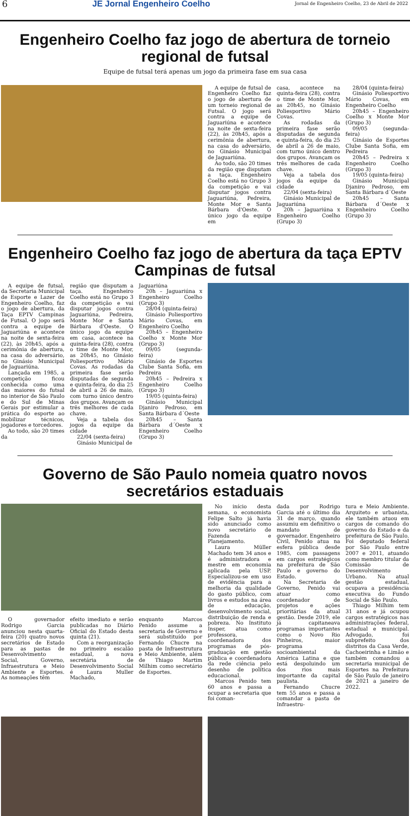6 JE Jornal Engenheiro Coelho Jornal de Engenheiro Coelho, 23 de Abril de 2022
Engenheiro Coelho faz jogo de abertura de torneio regional de futsal
Equipe de futsal terá apenas um jogo da primeira fase em sua casa
A equipe de futsal de Engenheiro Coelho faz o jogo de abertura de um torneio regional de Futsal. O jogo será contra a equipe de Jaguariúna e acontece na noite de sexta-feira (22), às 20h45, após a cerimônia de abertura, na casa do adversário, no Ginásio Municipal de Jaguariúna.
Ao todo, são 20 times da região que disputam a taça. Engenheiro Coelho está no Grupo 3 da competição e vai disputar jogos contra Jaguariúna, Pedreira, Monte Mor e Santa Bárbara d'Oeste. O único jogo da equipe em
casa, acontece na quinta-feira (28), contra o time de Monte Mor, as 20h45, no Ginásio Poliesportivo Mário Covas.
As rodadas da primeira fase serão disputadas de segunda e quinta-feira, do dia 25 de abril a 26 de maio, com turno único dentro dos grupos. Avançam os três melhores de cada chave.
Veja a tabela dos jogos da equipe da cidade
22/04 (sexta-feira)
Ginásio Municipal de Jaguariúna
20h – Jaguariúna x Engenheiro Coelho (Grupo 3)
28/04 (quinta-feira)
Ginásio Poliesportivo Mário Covas, em Engenheiro Coelho
20h45 – Engenheiro Coelho x Monte Mor (Grupo 3)
09/05 (segunda-feira)
Ginásio de Esportes Clube Santa Sofia, em Pedreira
20h45 – Pedreira x Engenheiro Coelho (Grupo 3)
19/05 (quinta-feira)
Ginásio Municipal Djaniro Pedroso, em Santa Bárbara d´Oeste
20h45 – Santa Bárbara d´Oeste x Engenheiro Coelho (Grupo 3)
Engenheiro Coelho faz jogo de abertura da taça EPTV Campinas de futsal
A equipe de futsal, da Secretaria Municipal de Esporte e Lazer de Engenheiro Coelho, faz o jogo de abertura, da Taça EPTV Campinas de Futsal. O jogo será contra a equipe de Jaguariúna e acontece na noite de sexta-feira (22), às 20h45, após a cerimônia de abertura, na casa do adversário, no Ginásio Municipal de Jaguariúna.
Lançada em 1985, a competição ficou conhecida como uma das maiores do futsal no interior de São Paulo e do Sul de Minas Gerais por estimular a prática do esporte ao mobilizar técnicos, jogadores e torcedores.
Ao todo, são 20 times da
região que disputam a taça. Engenheiro Coelho está no Grupo 3 da competição e vai disputar jogos contra Jaguariúna, Pedreira, Monte Mor e Santa Bárbara d'Oeste. O único jogo da equipe em casa, acontece na quinta-feira (28), contra o time de Monte Mor, as 20h45, no Ginásio Poliesportivo Mário Covas. As rodadas da primeira fase serão disputadas de segunda e quinta-feira, do dia 25 de abril a 26 de maio, com turno único dentro dos grupos. Avançam os três melhores de cada chave.
Veja a tabela dos jogos da equipe da cidade
22/04 (sexta-feira)
Ginásio Municipal de
Jaguariúna
20h – Jaguariúna x Engenheiro Coelho (Grupo 3)
28/04 (quinta-feira)
Ginásio Poliesportivo Mário Covas, em Engenheiro Coelho
20h45 – Engenheiro Coelho x Monte Mor (Grupo 3)
09/05 (segunda-feira)
Ginásio de Esportes Clube Santa Sofia, em Pedreira
20h45 – Pedreira x Engenheiro Coelho (Grupo 3)
19/05 (quinta-feira)
Ginásio Municipal Djaniro Pedroso, em Santa Bárbara d´Oeste
20h45 – Santa Bárbara d´Oeste x Engenheiro Coelho (Grupo 3)
Governo de São Paulo nomeia quatro novos secretários estaduais
O governador Rodrigo Garcia anunciou nesta quarta-feira (20) quatro novos secretários de Estado para as pastas de Desenvolvimento Social, Governo, Infraestrutura e Meio Ambiente e Esportes. As nomeações têm
efeito imediato e serão publicadas no Diário Oficial do Estado desta quinta (21).
Com a reorganização no primeiro escalão estadual, a nova secretária de Desenvolvimento Social é Laura Muller Machado,
enquanto Marcos Penido assume a secretaria de Governo e será substituído por Fernando Chucre na pasta de Infraestrutura e Meio Ambiente, além de Thiago Martim Milhim como secretário de Esportes.
No início desta semana, o economista Felipe Salto já havia sido anunciado como novo secretário de Fazenda e Planejamento.
Laura Müller Machado tem 34 anos e é administradora e mestre em economia aplicada pela USP. Especializou-se em uso de evidência para a melhoria da qualidade do gasto público, com livros e estudos na área de educação, desenvolvimento social, distribuição de renda e pobreza. No Instituto Insper, atua como professora, coordenadora dos programas de pós-graduação em gestão pública e coordenadora da rede ciência pelo desenho de política educacional.
Marcos Penido tem 60 anos e passa a ocupar a secretaria que foi coman-
dada por Rodrigo Garcia até o último dia 31 de março, quando assumiu em definitivo o mandato de governador. Engenheiro Civil, Penido atua na esfera pública desde 1985, com passagens em cargos estratégicos na prefeitura de São Paulo e governo do Estado.
Na Secretaria de Governo, Penido vai atuar como coordenador de projetos e ações prioritárias da atual gestão. Desde 2019, ele já capitaneava programas importantes como o Novo Rio Pinheiros, maior programa socioambiental da América Latina e que está despoluindo um dos rios mais importante da capital paulista.
Fernando Chucre tem 55 anos e passa a comandar a pasta de Infraestru-
tura e Meio Ambiente. Arquiteto e urbanista, ele também atuou em cargos de comando do governo do Estado e da prefeitura de São Paulo. Foi deputado federal por São Paulo entre 2007 e 2011, atuando como membro titular da Comissão de Desenvolvimento Urbano. Na atual gestão estadual, ocupava a presidência executiva do Fundo Social de São Paulo.
Thiago Milhim tem 31 anos e já ocupou cargos estratégicos nas administrações federal, estadual e municipal. Advogado, foi subprefeito dos distritos da Casa Verde, Cachoeirinha e Limão e também comandou a secretaria municipal de Esportes na Prefeitura de São Paulo de janeiro de 2021 a janeiro de 2022.